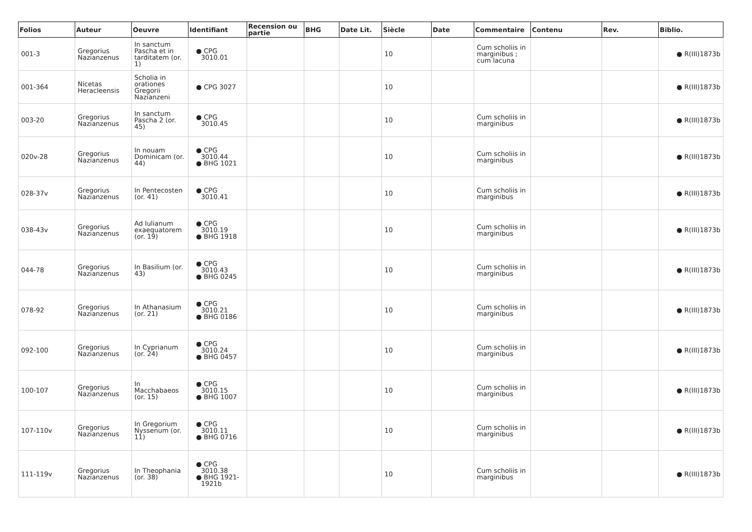| Folios | Auteur | Oeuvre | Identifiant | Recension ou partie | BHG | Date Lit. | Siècle | Date | Commentaire | Contenu | Rev. | Biblio. |
| --- | --- | --- | --- | --- | --- | --- | --- | --- | --- | --- | --- | --- |
| 001-3 | Gregorius Nazianzenus | In sanctum Pascha et in tarditatem (or. 1) | ● CPG 3010.01 | | | | 10 | | Cum scholiis in marginibus ; cum lacuna | | | ● R(III)1873b |
| 001-364 | Nicetas Heracleensis | Scholia in orationes Gregorii Nazianzeni | ● CPG 3027 | | | | 10 | | | | | ● R(III)1873b |
| 003-20 | Gregorius Nazianzenus | In sanctum Pascha 2 (or. 45) | ● CPG 3010.45 | | | | 10 | | Cum scholiis in marginibus | | | ● R(III)1873b |
| 020v-28 | Gregorius Nazianzenus | In nouam Dominicam (or. 44) | ● CPG 3010.44 ● BHG 1021 | | | | 10 | | Cum scholiis in marginibus | | | ● R(III)1873b |
| 028-37v | Gregorius Nazianzenus | In Pentecosten (or. 41) | ● CPG 3010.41 | | | | 10 | | Cum scholiis in marginibus | | | ● R(III)1873b |
| 038-43v | Gregorius Nazianzenus | Ad Iulianum exaequatorem (or. 19) | ● CPG 3010.19 ● BHG 1918 | | | | 10 | | Cum scholiis in marginibus | | | ● R(III)1873b |
| 044-78 | Gregorius Nazianzenus | In Basilium (or. 43) | ● CPG 3010.43 ● BHG 0245 | | | | 10 | | Cum scholiis in marginibus | | | ● R(III)1873b |
| 078-92 | Gregorius Nazianzenus | In Athanasium (or. 21) | ● CPG 3010.21 ● BHG 0186 | | | | 10 | | Cum scholiis in marginibus | | | ● R(III)1873b |
| 092-100 | Gregorius Nazianzenus | In Cyprianum (or. 24) | ● CPG 3010.24 ● BHG 0457 | | | | 10 | | Cum scholiis in marginibus | | | ● R(III)1873b |
| 100-107 | Gregorius Nazianzenus | In Macchabaeos (or. 15) | ● CPG 3010.15 ● BHG 1007 | | | | 10 | | Cum scholiis in marginibus | | | ● R(III)1873b |
| 107-110v | Gregorius Nazianzenus | In Gregorium Nyssenum (or. 11) | ● CPG 3010.11 ● BHG 0716 | | | | 10 | | Cum scholiis in marginibus | | | ● R(III)1873b |
| 111-119v | Gregorius Nazianzenus | In Theophania (or. 38) | ● CPG 3010.38 ● BHG 1921-1921b | | | | 10 | | Cum scholiis in marginibus | | | ● R(III)1873b |